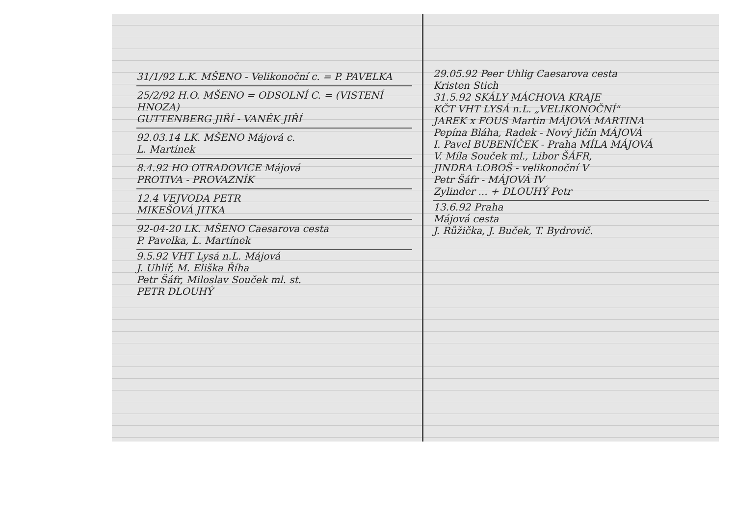31/1/92 L.K. MŠENO - Velikonoční c. = P. PAVELKA
25/2/92 H.O. MŠENO = ODSOLNÍ C. = (VISTENÍ HNOZA)
GUTTENBERG JIŘÍ - VANĚK JIŘÍ
92.03.14 LK. MŠENO Májová c.
L. Martínek
8.4.92 HO OTRADOVICE Májová
PROTIVA - PROVAZNÍK
12.4 VEJVODA PETR
MIKEŠOVÁ JITKA
92-04-20 LK. MŠENO Caesarova cesta
P. Pavelka, L. Martínek
9.5.92 VHT Lysá n.L. Májová
J. Uhlíř, M. Eliška Říha
Petr Šáfr, Miloslav Souček ml. st.
PETR DLOUHÝ
29.05.92 Peer Uhlig Caesarova cesta
Kristen Stich
31.5.92 SKÁLY MÁCHOVA KRAJE
KČT VHT LYSÁ n.L. „VELIKONOČNÍ"
JAREK x FOUS Martin MÁJOVÁ MARTINA
Pepína Bláha, Radek - Nový Jičín MÁJOVÁ
I. Pavel BUBENÍČEK - Praha MÍLA MÁJOVÁ
V. Míla Souček ml., Libor ŠÁFR,
JINDRA LOBOŠ - velikonoční V
Petr Šáfr - MÁJOVÁ IV
Zylinder ... + DLOUHÝ Petr
13.6.92 Praha
Májová cesta
J. Růžička, J. Buček, T. Bydrovič.